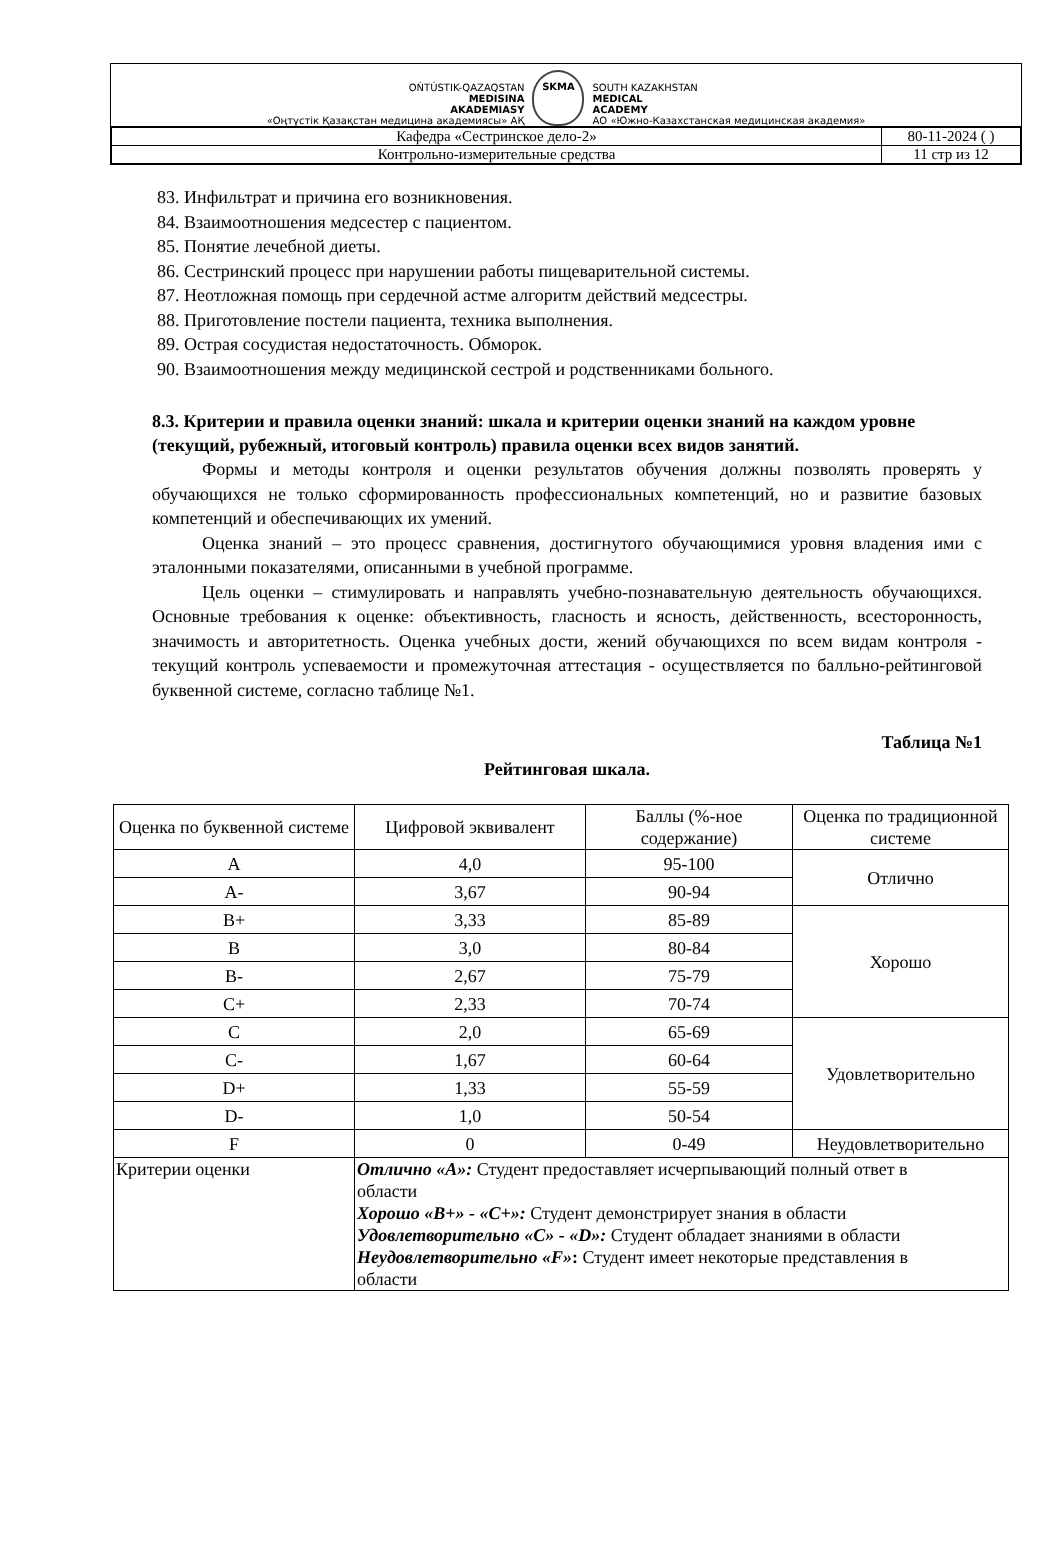OŃTÚSTIK-QAZAQSTAN
MEDISINA
AKADEMIASY
«Оңтүстік Қазақстан медицина академиясы» АҚ
SKMA
SOUTH KAZAKHSTAN
MEDICAL
ACADEMY
АО «Южно-Казахстанская медицинская академия»
| Кафедра «Сестринское дело-2» | 80-11-2024 ( ) |
| Контрольно-измерительные средства | 11 стр из 12 |
83. Инфильтрат и причина его возникновения.
84. Взаимоотношения медсестер с пациентом.
85. Понятие лечебной диеты.
86. Сестринский процесс при нарушении работы пищеварительной системы.
87. Неотложная помощь при сердечной астме алгоритм действий медсестры.
88. Приготовление постели пациента, техника выполнения.
89. Острая сосудистая недостаточность. Обморок.
90. Взаимоотношения между медицинской сестрой и родственниками больного.
8.3. Критерии и правила оценки знаний: шкала и критерии оценки знаний на каждом уровне (текущий, рубежный, итоговый контроль) правила оценки всех видов занятий.
Формы и методы контроля и оценки результатов обучения должны позволять проверять у обучающихся не только сформированность профессиональных компетенций, но и развитие базовых компетенций и обеспечивающих их умений.
Оценка знаний – это процесс сравнения, достигнутого обучающимися уровня владения ими с эталонными показателями, описанными в учебной программе.
Цель оценки – стимулировать и направлять учебно-познавательную деятельность обучающихся. Основные требования к оценке: объективность, гласность и ясность, действенность, всесторонность, значимость и авторитетность. Оценка учебных дости, жений обучающихся по всем видам контроля - текущий контроль успеваемости и промежуточная аттестация - осуществляется по балльно-рейтинговой буквенной системе, согласно таблице №1.
Таблица №1
Рейтинговая шкала.
| Оценка по буквенной системе | Цифровой эквивалент | Баллы (%-ное содержание) | Оценка по традиционной системе |
| A | 4,0 | 95-100 | Отлично |
| A- | 3,67 | 90-94 | |
| B+ | 3,33 | 85-89 | Хорошо |
| B | 3,0 | 80-84 | |
| B- | 2,67 | 75-79 | |
| C+ | 2,33 | 70-74 | |
| C | 2,0 | 65-69 | Удовлетворительно |
| C- | 1,67 | 60-64 | |
| D+ | 1,33 | 55-59 | |
| D- | 1,0 | 50-54 | |
| F | 0 | 0-49 | Неудовлетворительно |
| Критерии оценки | Отлично «А»: Студент предоставляет исчерпывающий полный ответ в области Хорошо «В+» - «С+»: Студент демонстрирует знания в области Удовлетворительно «С» - «D»: Студент обладает знаниями в области Неудовлетворительно «F» : Студент имеет некоторые представления в области | | |